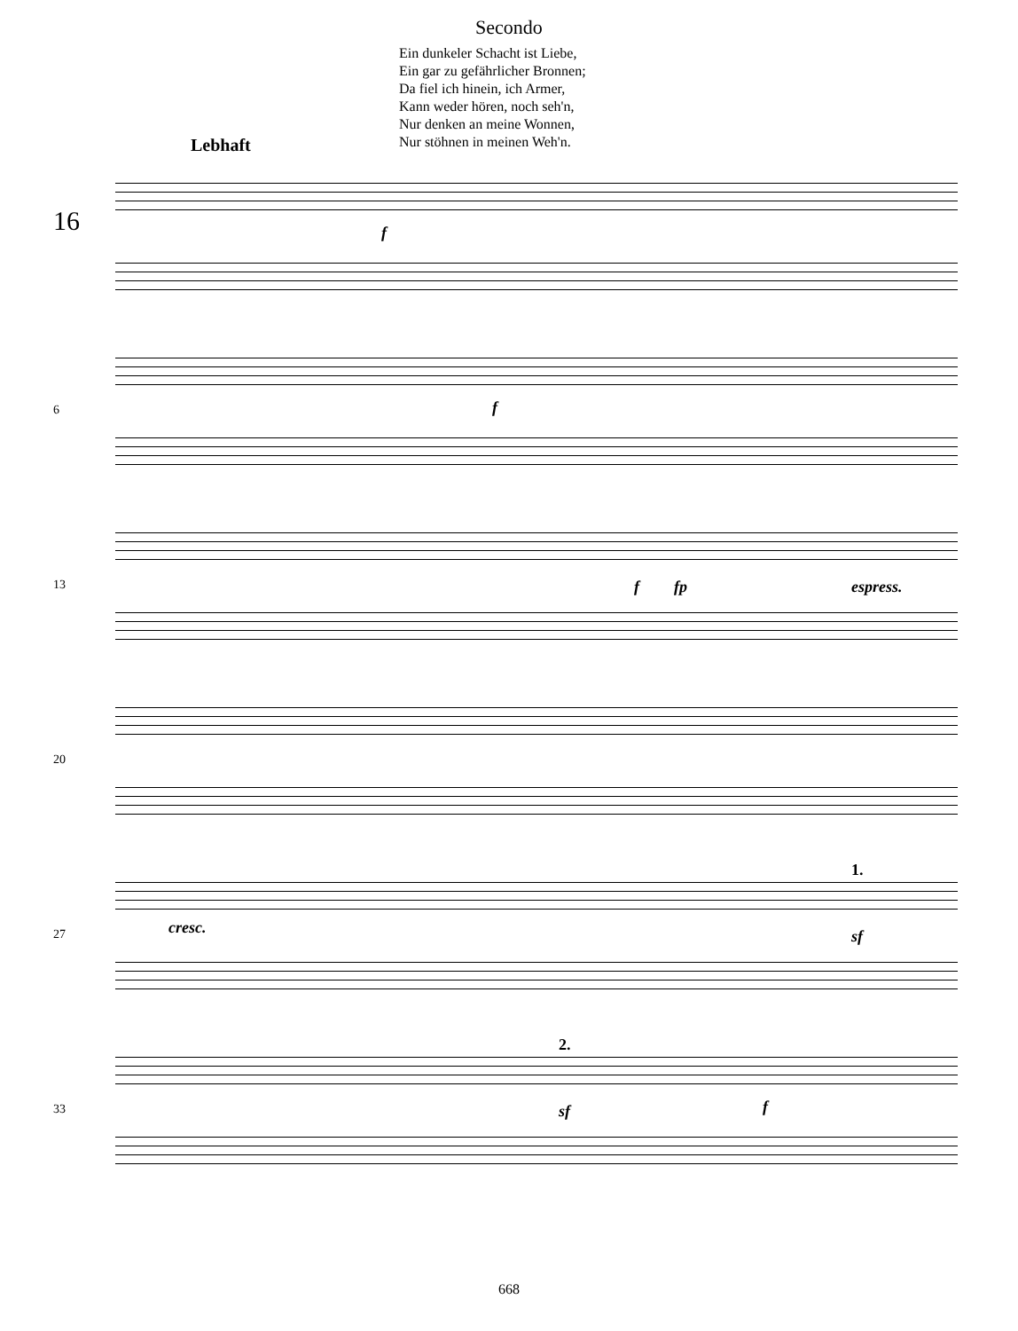Secondo
Ein dunkeler Schacht ist Liebe,
Ein gar zu gefährlicher Bronnen;
Da fiel ich hinein, ich Armer,
Kann weder hören, noch seh'n,
Nur denken an meine Wonnen,
Nur stöhnen in meinen Weh'n.
Lebhaft
16 f
6 f
13 f fp espress.
20
27 cresc.
1.
sf
33
2.
sf f
668